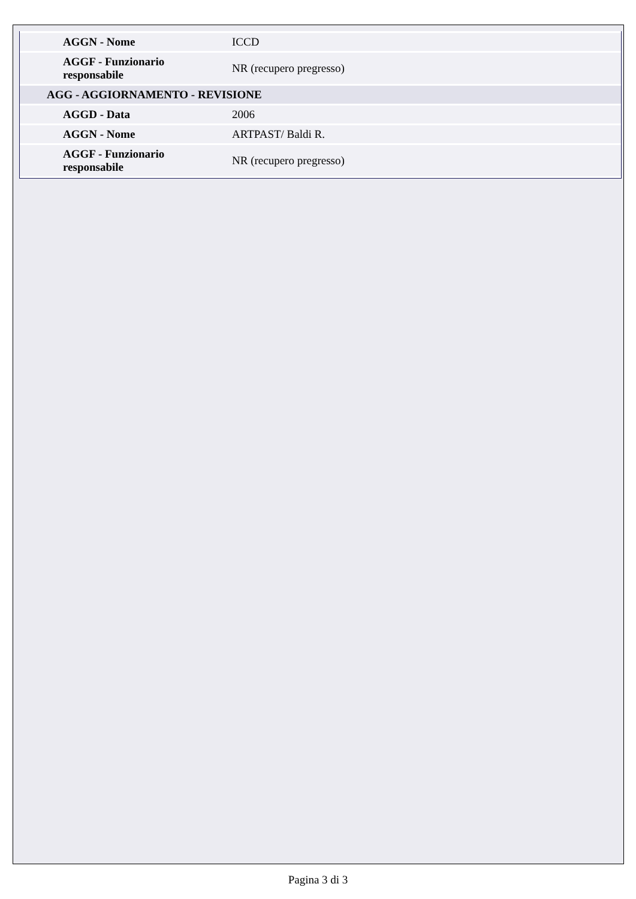| AGGN - Nome | ICCD |
| AGGF - Funzionario responsabile | NR (recupero pregresso) |
| AGG - AGGIORNAMENTO - REVISIONE | |
| AGGD - Data | 2006 |
| AGGN - Nome | ARTPAST/ Baldi R. |
| AGGF - Funzionario responsabile | NR (recupero pregresso) |
Pagina 3 di 3